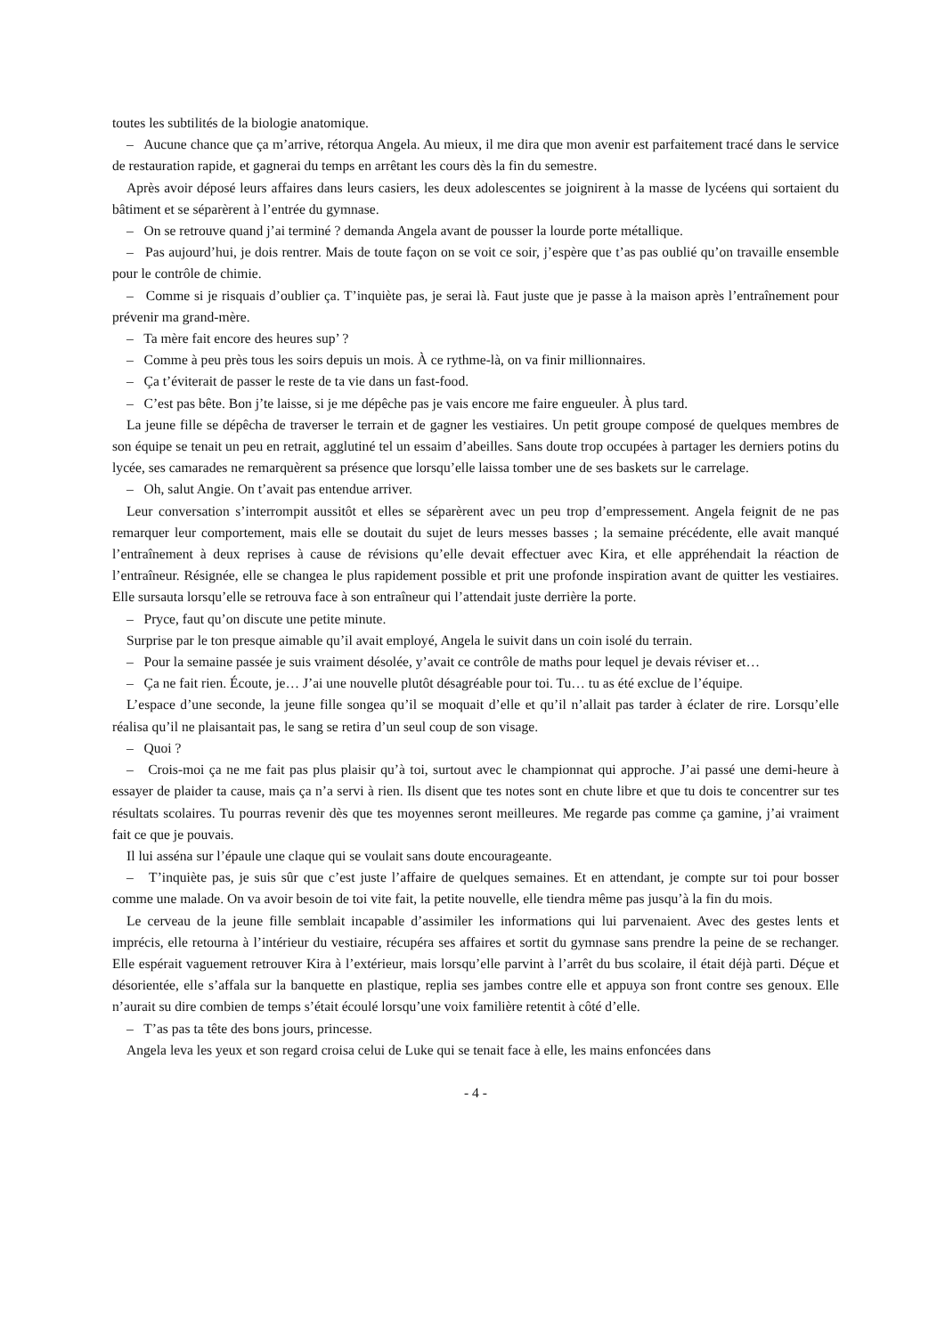toutes les subtilités de la biologie anatomique.
– Aucune chance que ça m’arrive, rétorqua Angela. Au mieux, il me dira que mon avenir est parfaitement tracé dans le service de restauration rapide, et gagnerai du temps en arrêtant les cours dès la fin du semestre.
Après avoir déposé leurs affaires dans leurs casiers, les deux adolescentes se joignirent à la masse de lycéens qui sortaient du bâtiment et se séparèrent à l’entrée du gymnase.
– On se retrouve quand j’ai terminé ? demanda Angela avant de pousser la lourde porte métallique.
– Pas aujourd’hui, je dois rentrer. Mais de toute façon on se voit ce soir, j’espère que t’as pas oublié qu’on travaille ensemble pour le contrôle de chimie.
– Comme si je risquais d’oublier ça. T’inquiète pas, je serai là. Faut juste que je passe à la maison après l’entraînement pour prévenir ma grand-mère.
– Ta mère fait encore des heures sup’ ?
– Comme à peu près tous les soirs depuis un mois. À ce rythme-là, on va finir millionnaires.
– Ça t’éviterait de passer le reste de ta vie dans un fast-food.
– C’est pas bête. Bon j’te laisse, si je me dépêche pas je vais encore me faire engueuler. À plus tard.
La jeune fille se dépêcha de traverser le terrain et de gagner les vestiaires. Un petit groupe composé de quelques membres de son équipe se tenait un peu en retrait, agglutiné tel un essaim d’abeilles. Sans doute trop occupées à partager les derniers potins du lycée, ses camarades ne remarquèrent sa présence que lorsqu’elle laissa tomber une de ses baskets sur le carrelage.
– Oh, salut Angie. On t’avait pas entendue arriver.
Leur conversation s’interrompit aussitôt et elles se séparèrent avec un peu trop d’empressement. Angela feignit de ne pas remarquer leur comportement, mais elle se doutait du sujet de leurs messes basses ; la semaine précédente, elle avait manqué l’entraînement à deux reprises à cause de révisions qu’elle devait effectuer avec Kira, et elle appréhendait la réaction de l’entraîneur. Résignée, elle se changea le plus rapidement possible et prit une profonde inspiration avant de quitter les vestiaires. Elle sursauta lorsqu’elle se retrouva face à son entraîneur qui l’attendait juste derrière la porte.
– Pryce, faut qu’on discute une petite minute.
Surprise par le ton presque aimable qu’il avait employé, Angela le suivit dans un coin isolé du terrain.
– Pour la semaine passée je suis vraiment désolée, y’avait ce contrôle de maths pour lequel je devais réviser et…
– Ça ne fait rien. Écoute, je… J’ai une nouvelle plutôt désagréable pour toi. Tu… tu as été exclue de l’équipe.
L’espace d’une seconde, la jeune fille songea qu’il se moquait d’elle et qu’il n’allait pas tarder à éclater de rire. Lorsqu’elle réalisa qu’il ne plaisantait pas, le sang se retira d’un seul coup de son visage.
– Quoi ?
– Crois-moi ça ne me fait pas plus plaisir qu’à toi, surtout avec le championnat qui approche. J’ai passé une demi-heure à essayer de plaider ta cause, mais ça n’a servi à rien. Ils disent que tes notes sont en chute libre et que tu dois te concentrer sur tes résultats scolaires. Tu pourras revenir dès que tes moyennes seront meilleures. Me regarde pas comme ça gamine, j’ai vraiment fait ce que je pouvais.
Il lui asséna sur l’épaule une claque qui se voulait sans doute encourageante.
– T’inquiète pas, je suis sûr que c’est juste l’affaire de quelques semaines. Et en attendant, je compte sur toi pour bosser comme une malade. On va avoir besoin de toi vite fait, la petite nouvelle, elle tiendra même pas jusqu’à la fin du mois.
Le cerveau de la jeune fille semblait incapable d’assimiler les informations qui lui parvenaient. Avec des gestes lents et imprécis, elle retourna à l’intérieur du vestiaire, récupéra ses affaires et sortit du gymnase sans prendre la peine de se rechanger. Elle espérait vaguement retrouver Kira à l’extérieur, mais lorsqu’elle parvint à l’arrêt du bus scolaire, il était déjà parti. Déçue et désorientée, elle s’affala sur la banquette en plastique, replia ses jambes contre elle et appuya son front contre ses genoux. Elle n’aurait su dire combien de temps s’était écoulé lorsqu’une voix familière retentit à côté d’elle.
– T’as pas ta tête des bons jours, princesse.
Angela leva les yeux et son regard croisa celui de Luke qui se tenait face à elle, les mains enfoncées dans
- 4 -